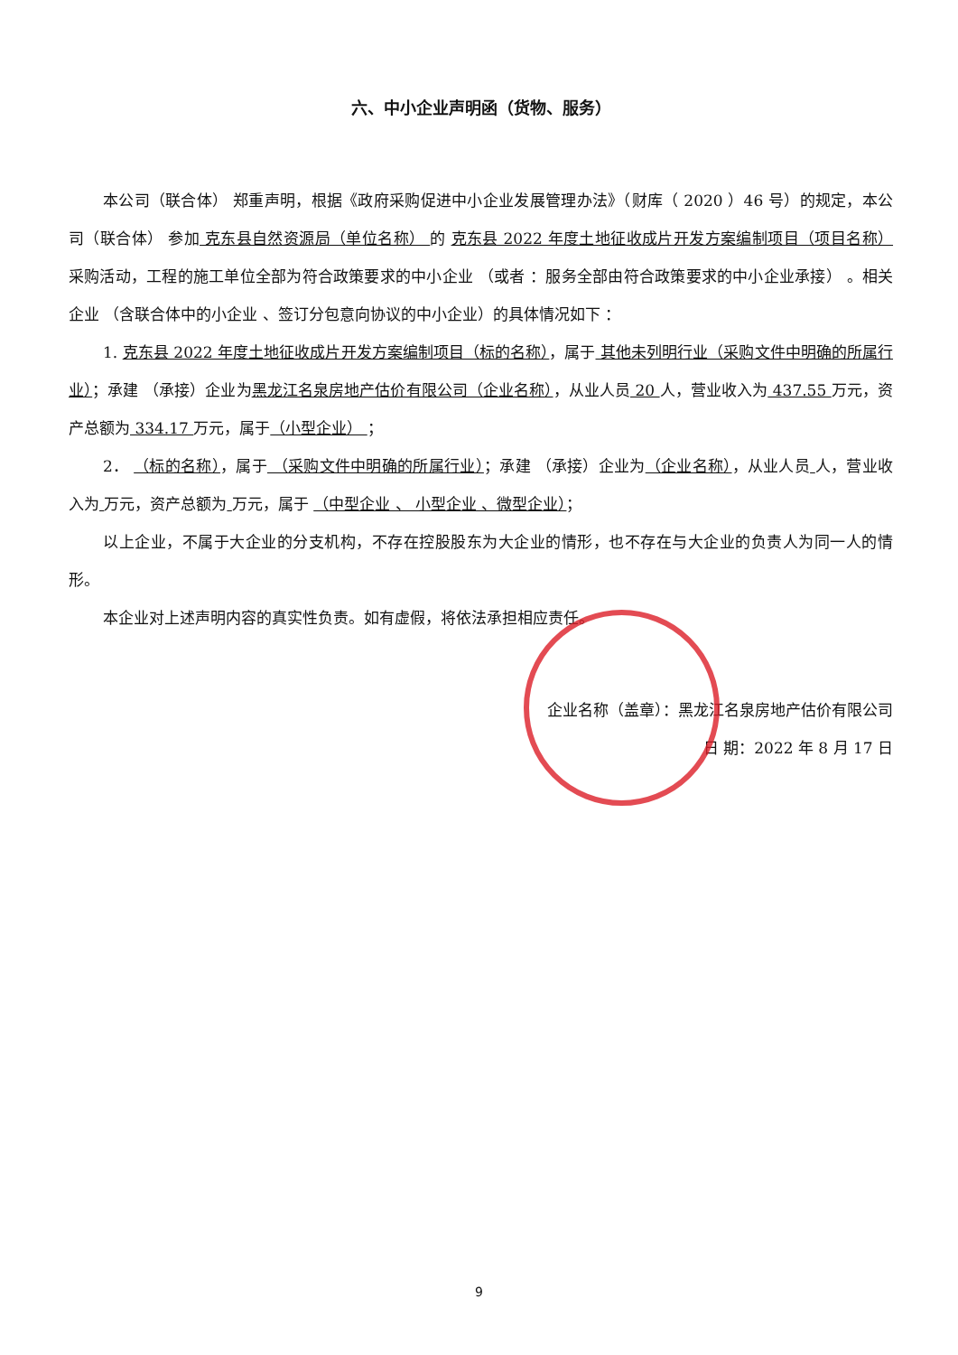六、中小企业声明函（货物、服务）
本公司（联合体） 郑重声明，根据《政府采购促进中小企业发展管理办法》（财库（ 2020 ）46 号）的规定，本公司（联合体） 参加 克东县自然资源局（单位名称） 的 克东县 2022 年度土地征收成片开发方案编制项目（项目名称） 采购活动，工程的施工单位全部为符合政策要求的中小企业 （或者 ：服务全部由符合政策要求的中小企业承接） 。相关企业 （含联合体中的小企业 、签订分包意向协议的中小企业）的具体情况如下 ：
1. 克东县 2022 年度土地征收成片开发方案编制项目（标的名称），属于 其他未列明行业（采购文件中明确的所属行业）；承建 （承接）企业为黑龙江名泉房地产估价有限公司（企业名称），从业人员 20 人，营业收入为 437.55 万元，资产总额为 334.17 万元，属于（小型企业） ；
2． （标的名称），属于 （采购文件中明确的所属行业）；承建 （承接）企业为（企业名称），从业人员 人，营业收入为 万元，资产总额为 万元，属于 （中型企业 、 小型企业 、微型企业）；
以上企业，不属于大企业的分支机构，不存在控股股东为大企业的情形，也不存在与大企业的负责人为同一人的情形。
本企业对上述声明内容的真实性负责。如有虚假，将依法承担相应责任。
企业名称（盖章）：黑龙江名泉房地产估价有限公司
日 期：2022 年 8 月 17 日
9